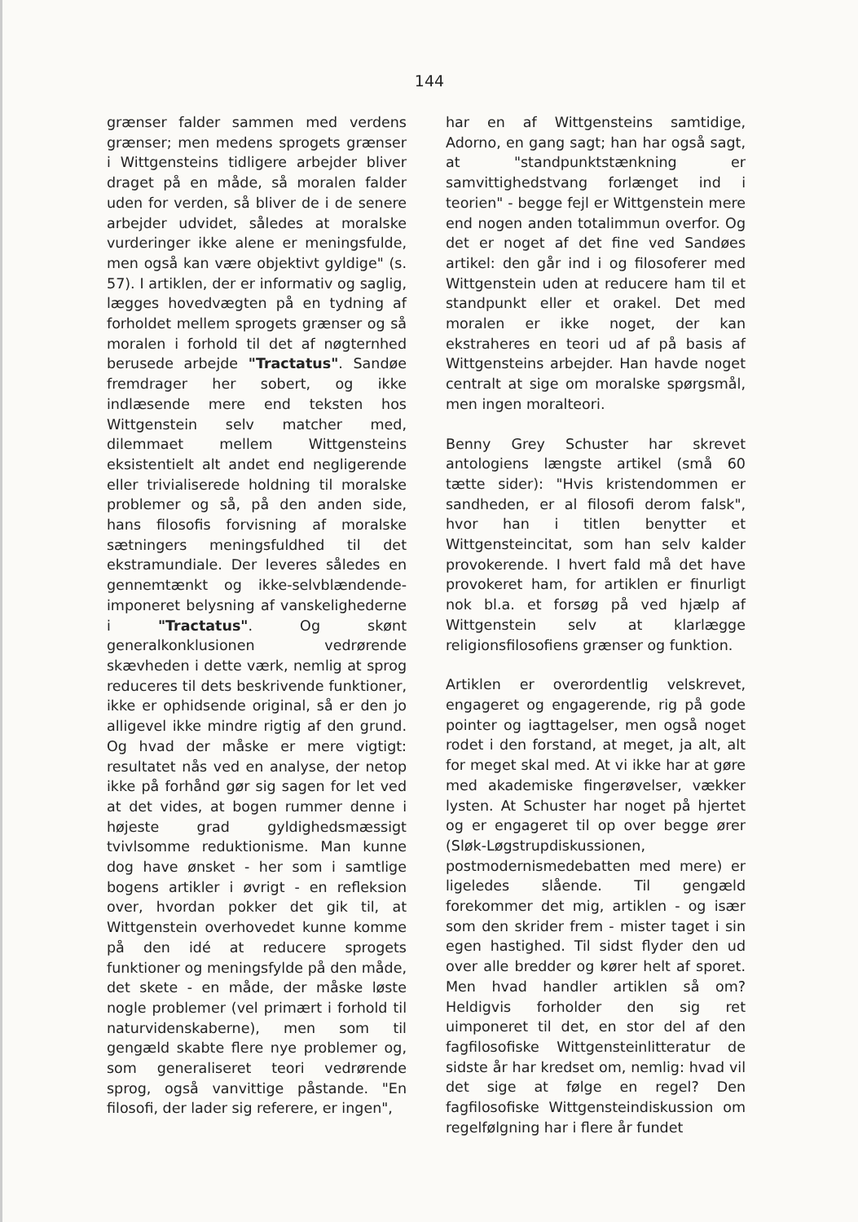144
grænser falder sammen med verdens grænser; men medens sprogets grænser i Wittgensteins tidligere arbejder bliver draget på en måde, så moralen falder uden for verden, så bliver de i de senere arbejder udvidet, således at moralske vurderinger ikke alene er meningsfulde, men også kan være objektivt gyldige" (s. 57). I artiklen, der er informativ og saglig, lægges hovedvægten på en tydning af forholdet mellem sprogets grænser og så moralen i forhold til det af nøgternhed berusede arbejde "Tractatus". Sandøe fremdrager her sobert, og ikke indlæsende mere end teksten hos Wittgenstein selv matcher med, dilemmaet mellem Wittgensteins eksistentielt alt andet end negligerende eller trivialiserede holdning til moralske problemer og så, på den anden side, hans filosofis forvisning af moralske sætningers meningsfuldhed til det ekstramundiale. Der leveres således en gennemtænkt og ikke-selvblændende-imponeret belysning af vanskelighederne i "Tractatus". Og skønt generalkonklusionen vedrørende skævheden i dette værk, nemlig at sprog reduceres til dets beskrivende funktioner, ikke er ophidsende original, så er den jo alligevel ikke mindre rigtig af den grund. Og hvad der måske er mere vigtigt: resultatet nås ved en analyse, der netop ikke på forhånd gør sig sagen for let ved at det vides, at bogen rummer denne i højeste grad gyldighedsmæssigt tvivlsomme reduktionisme. Man kunne dog have ønsket - her som i samtlige bogens artikler i øvrigt - en refleksion over, hvordan pokker det gik til, at Wittgenstein overhovedet kunne komme på den idé at reducere sprogets funktioner og meningsfylde på den måde, det skete - en måde, der måske løste nogle problemer (vel primært i forhold til naturvidenskaberne), men som til gengæld skabte flere nye problemer og, som generaliseret teori vedrørende sprog, også vanvittige påstande. "En filosofi, der lader sig referere, er ingen",
har en af Wittgensteins samtidige, Adorno, en gang sagt; han har også sagt, at "standpunktstænkning er samvittighedstvang forlænget ind i teorien" - begge fejl er Wittgenstein mere end nogen anden totalimmun overfor. Og det er noget af det fine ved Sandøes artikel: den går ind i og filosoferer med Wittgenstein uden at reducere ham til et standpunkt eller et orakel. Det med moralen er ikke noget, der kan ekstraheres en teori ud af på basis af Wittgensteins arbejder. Han havde noget centralt at sige om moralske spørgsmål, men ingen moralteori.
Benny Grey Schuster har skrevet antologiens længste artikel (små 60 tætte sider): "Hvis kristendommen er sandheden, er al filosofi derom falsk", hvor han i titlen benytter et Wittgensteincitat, som han selv kalder provokerende. I hvert fald må det have provokeret ham, for artiklen er finurligt nok bl.a. et forsøg på ved hjælp af Wittgenstein selv at klarlægge religionsfilosofiens grænser og funktion.
Artiklen er overordentlig velskrevet, engageret og engagerende, rig på gode pointer og iagttagelser, men også noget rodet i den forstand, at meget, ja alt, alt for meget skal med. At vi ikke har at gøre med akademiske fingerøvelser, vækker lysten. At Schuster har noget på hjertet og er engageret til op over begge ører (Sløk-Løgstrupdiskussionen, postmodernismedebatten med mere) er ligeledes slående. Til gengæld forekommer det mig, artiklen - og især som den skrider frem - mister taget i sin egen hastighed. Til sidst flyder den ud over alle bredder og kører helt af sporet. Men hvad handler artiklen så om? Heldigvis forholder den sig ret uimponeret til det, en stor del af den fagfilosofiske Wittgensteinlitteratur de sidste år har kredset om, nemlig: hvad vil det sige at følge en regel? Den fagfilosofiske Wittgensteindiskussion om regelfølgning har i flere år fundet